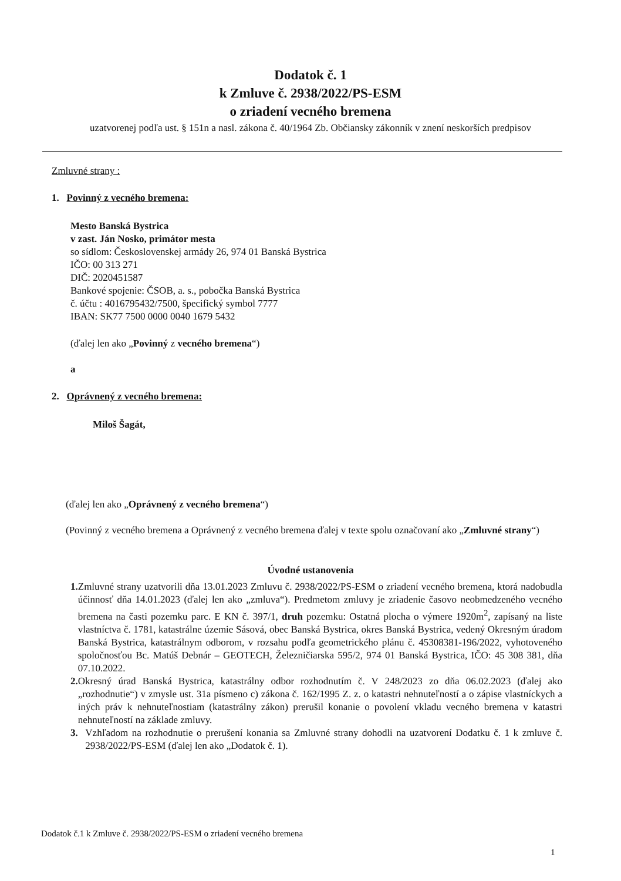Dodatok č. 1
k Zmluve č. 2938/2022/PS-ESM
o zriadení vecného bremena
uzatvorenej podľa ust. § 151n a nasl. zákona č. 40/1964 Zb. Občiansky zákonník v znení neskorších predpisov
Zmluvné strany :
1. Povinný z vecného bremena:
Mesto Banská Bystrica
v zast. Ján Nosko, primátor mesta
so sídlom: Československej armády 26, 974 01 Banská Bystrica
IČO: 00 313 271
DIČ: 2020451587
Bankové spojenie: ČSOB, a. s., pobočka Banská Bystrica
č. účtu : 4016795432/7500, špecifický symbol 7777
IBAN: SK77 7500 0000 0040 1679 5432
(ďalej len ako „Povinný z vecného bremena“)
a
2. Oprávnený z vecného bremena:
Miloš Šagát,
(ďalej len ako „Oprávnený z vecného bremena“)
(Povinný z vecného bremena a Oprávnený z vecného bremena ďalej v texte spolu označovaní ako „Zmluvné strany“)
Úvodné ustanovenia
1. Zmluvné strany uzatvorili dňa 13.01.2023 Zmluvu č. 2938/2022/PS-ESM o zriadení vecného bremena, ktorá nadobudla účinnosť dňa 14.01.2023 (ďalej len ako „zmluva“). Predmetom zmluvy je zriadenie časovo neobmedzeného vecného bremena na časti pozemku parc. E KN č. 397/1, druh pozemku: Ostatná plocha o výmere 1920m<sup>2</sup>, zapísaný na liste vlastníctva č. 1781, katastrálne územie Sásová, obec Banská Bystrica, okres Banská Bystrica, vedený Okresným úradom Banská Bystrica, katastrálnym odborom, v rozsahu podľa geometrického plánu č. 45308381-196/2022, vyhotoveného spoločnosťou Bc. Matúš Debnár – GEOTECH, Železničiarska 595/2, 974 01 Banská Bystrica, IČO: 45 308 381, dňa 07.10.2022.
2. Okresný úrad Banská Bystrica, katastrálny odbor rozhodnutím č. V 248/2023 zo dňa 06.02.2023 (ďalej ako „rozhodnutie“) v zmysle ust. 31a písmeno c) zákona č. 162/1995 Z. z. o katastri nehnuteľností a o zápise vlastníckych a iných práv k nehnuteľnostiam (katastrálny zákon) prerušil konanie o povolení vkladu vecného bremena v katastri nehnuteľností na základe zmluvy.
3. Vzhľadom na rozhodnutie o prerušení konania sa Zmluvné strany dohodli na uzatvorení Dodatku č. 1 k zmluve č. 2938/2022/PS-ESM (ďalej len ako „Dodatok č. 1).
Dodatok č.1 k Zmluve č. 2938/2022/PS-ESM o zriadení vecného bremena
1